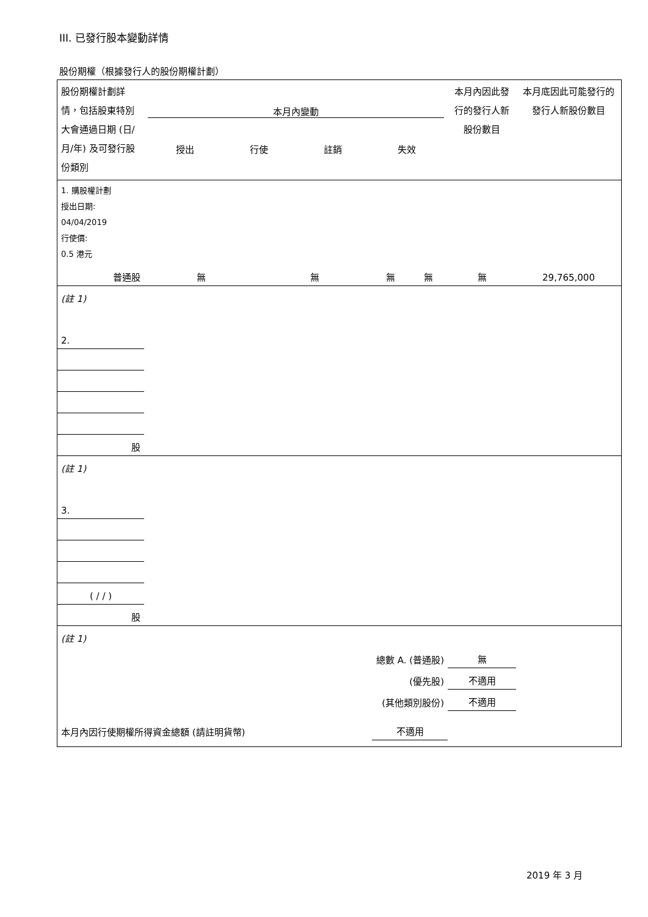III. 已發行股本變動詳情
股份期權（根據發行人的股份期權計劃）
| 股份期權計劃詳情，包括股東特別大會通過日期 (日/月/年) 及可發行股份類別 | 本月內變動 授出 行使 註銷 失效 | | | | 本月內因此發行的發行人新股份數目 | 本月底因此可能發行的發行人新股份數目 |
| 1. 購股權計劃 授出日期: 04/04/2019 行使價: 0.5 港元 | | | | | | |
| 普通股 | 無 | 無 | 無 | 無 | 無 | 29,765,000 |
| (註 1) | | | | | | |
| 2. | | | | | | |
| 股 | | | | | | |
| (註 1) | | | | | | |
| 3. | | | | | | |
| ( / / ) | | | | | | |
| 股 | | | | | | |
| (註 1) | | | | | | |
| 總數 A. (普通股) | | | | | 無 | |
| (優先股) | | | | | 不適用 | |
| (其他類別股份) | | | | | 不適用 | |
| 本月內因行使期權所得資金總額 (請註明貨幣) | | | 不適用 | | | |
2019 年 3 月